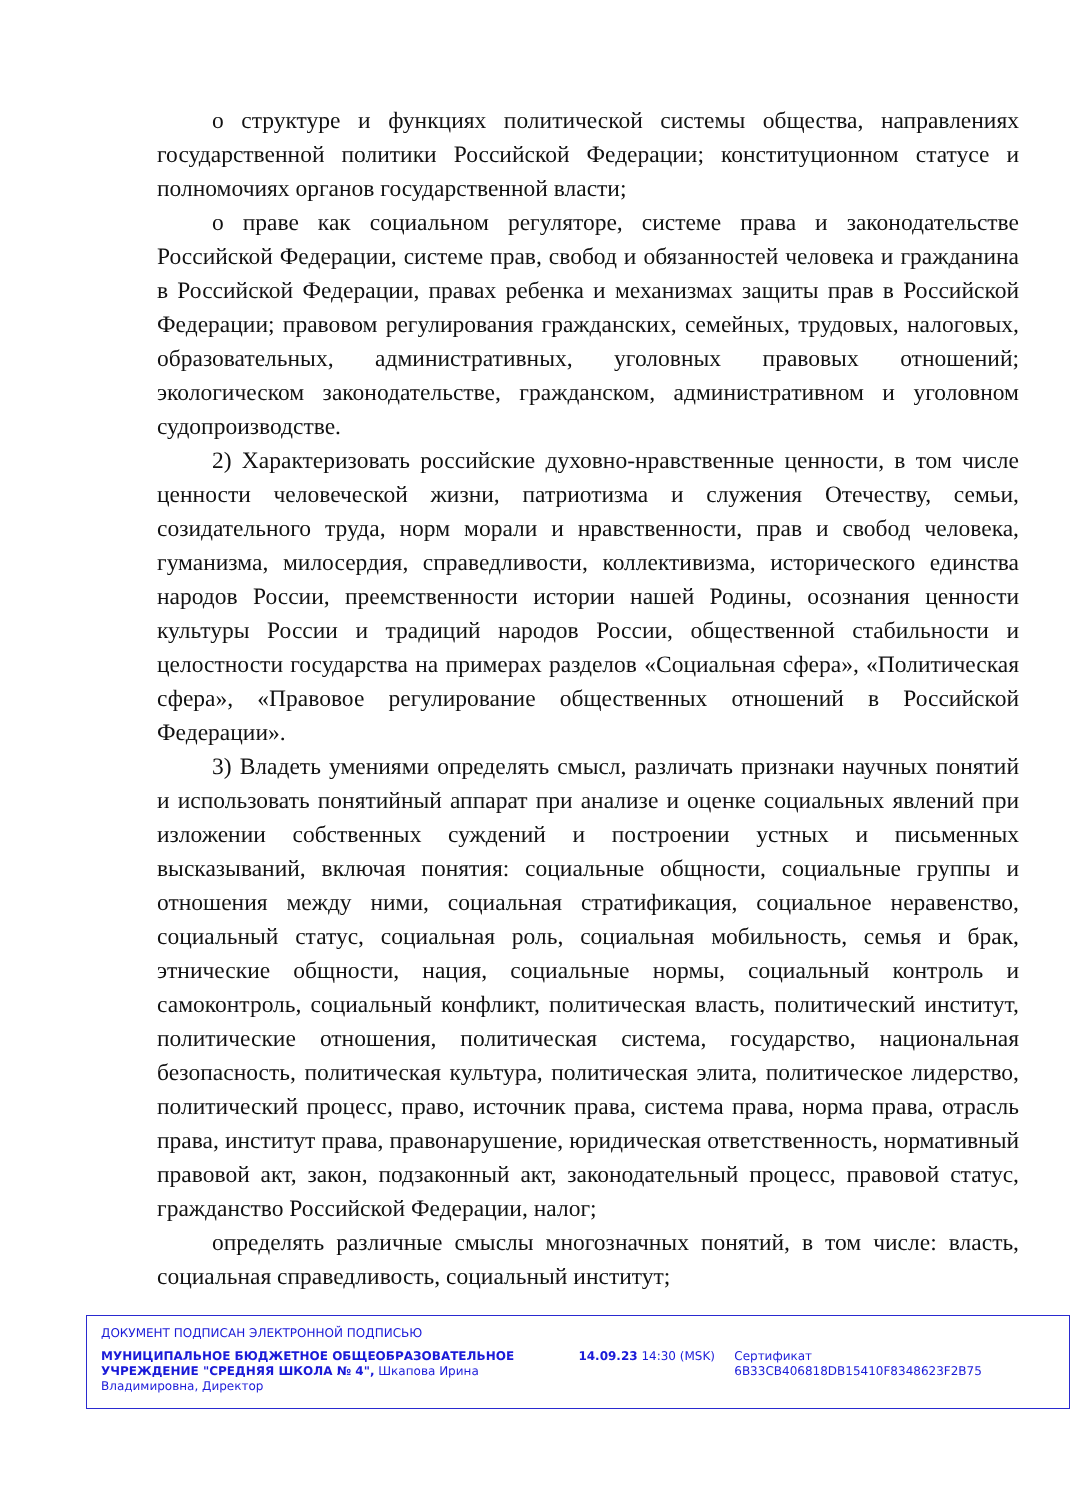о структуре и функциях политической системы общества, направлениях государственной политики Российской Федерации; конституционном статусе и полномочиях органов государственной власти;
о праве как социальном регуляторе, системе права и законодательстве Российской Федерации, системе прав, свобод и обязанностей человека и гражданина в Российской Федерации, правах ребенка и механизмах защиты прав в Российской Федерации; правовом регулирования гражданских, семейных, трудовых, налоговых, образовательных, административных, уголовных правовых отношений; экологическом законодательстве, гражданском, административном и уголовном судопроизводстве.
2) Характеризовать российские духовно-нравственные ценности, в том числе ценности человеческой жизни, патриотизма и служения Отечеству, семьи, созидательного труда, норм морали и нравственности, прав и свобод человека, гуманизма, милосердия, справедливости, коллективизма, исторического единства народов России, преемственности истории нашей Родины, осознания ценности культуры России и традиций народов России, общественной стабильности и целостности государства на примерах разделов «Социальная сфера», «Политическая сфера», «Правовое регулирование общественных отношений в Российской Федерации».
3) Владеть умениями определять смысл, различать признаки научных понятий и использовать понятийный аппарат при анализе и оценке социальных явлений при изложении собственных суждений и построении устных и письменных высказываний, включая понятия: социальные общности, социальные группы и отношения между ними, социальная стратификация, социальное неравенство, социальный статус, социальная роль, социальная мобильность, семья и брак, этнические общности, нация, социальные нормы, социальный контроль и самоконтроль, социальный конфликт, политическая власть, политический институт, политические отношения, политическая система, государство, национальная безопасность, политическая культура, политическая элита, политическое лидерство, политический процесс, право, источник права, система права, норма права, отрасль права, институт права, правонарушение, юридическая ответственность, нормативный правовой акт, закон, подзаконный акт, законодательный процесс, правовой статус, гражданство Российской Федерации, налог;
определять различные смыслы многозначных понятий, в том числе: власть, социальная справедливость, социальный институт;
ДОКУМЕНТ ПОДПИСАН ЭЛЕКТРОННОЙ ПОДПИСЬЮ
МУНИЦИПАЛЬНОЕ БЮДЖЕТНОЕ ОБЩЕОБРАЗОВАТЕЛЬНОЕ УЧРЕЖДЕНИЕ "СРЕДНЯЯ ШКОЛА № 4", Шкапова Ирина Владимировна, Директор
14.09.23 14:30 (MSK) Сертификат 6B33CB406818DB15410F8348623F2B75